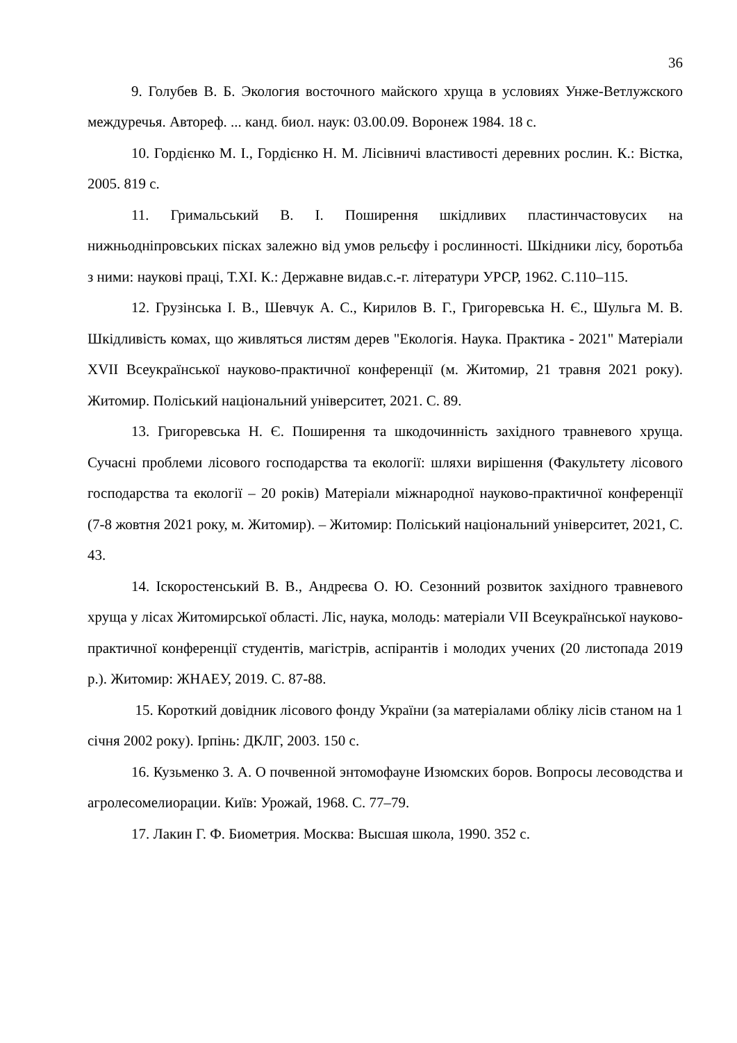36
9. Голубев В. Б. Экология восточного майского хруща в условиях Унже-Ветлужского междуречья. Автореф. ... канд. биол. наук: 03.00.09. Воронеж 1984. 18 с.
10. Гордієнко М. І., Гордієнко Н. М. Лісівничі властивості деревних рослин. К.: Вістка, 2005. 819 с.
11. Гримальський В. І. Поширення шкідливих пластинчастовусих на нижньодніпровських пісках залежно від умов рельєфу і рослинності. Шкідники лісу, боротьба з ними: наукові праці, Т.XI. К.: Державне видав.с.-г. літератури УРСР, 1962. С.110–115.
12. Грузінська І. В., Шевчук А. С., Кирилов В. Г., Григоревська Н. Є., Шульга М. В. Шкідливість комах, що живляться листям дерев "Екологія. Наука. Практика - 2021" Матеріали XVII Всеукраїнської науково-практичної конференції (м. Житомир, 21 травня 2021 року). Житомир. Поліський національний університет, 2021. С. 89.
13. Григоревська Н. Є. Поширення та шкодочинність західного травневого хруща. Сучасні проблеми лісового господарства та екології: шляхи вирішення (Факультету лісового господарства та екології – 20 років) Матеріали міжнародної науково-практичної конференції (7-8 жовтня 2021 року, м. Житомир). – Житомир: Поліський національний університет, 2021, С. 43.
14. Іскоростенський В. В., Андреєва О. Ю. Сезонний розвиток західного травневого хруща у лісах Житомирської області. Ліс, наука, молодь: матеріали VII Всеукраїнської науково-практичної конференції студентів, магістрів, аспірантів і молодих учених (20 листопада 2019 р.). Житомир: ЖНАЕУ, 2019. С. 87-88.
15. Короткий довідник лісового фонду України (за матеріалами обліку лісів станом на 1 січня 2002 року). Ірпінь: ДКЛГ, 2003. 150 с.
16. Кузьменко З. А. О почвенной энтомофауне Изюмских боров. Вопросы лесоводства и агролесомелиорации. Київ: Урожай, 1968. С. 77–79.
17. Лакин Г. Ф. Биометрия. Москва: Высшая школа, 1990. 352 с.